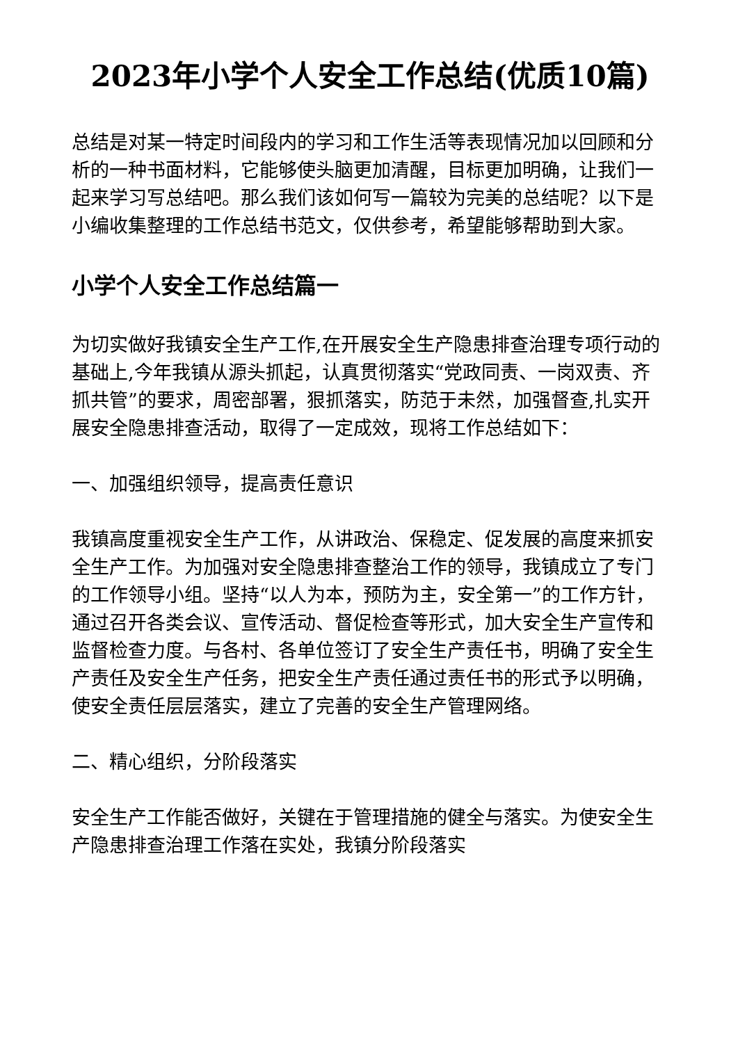2023年小学个人安全工作总结(优质10篇)
总结是对某一特定时间段内的学习和工作生活等表现情况加以回顾和分析的一种书面材料，它能够使头脑更加清醒，目标更加明确，让我们一起来学习写总结吧。那么我们该如何写一篇较为完美的总结呢？以下是小编收集整理的工作总结书范文，仅供参考，希望能够帮助到大家。
小学个人安全工作总结篇一
为切实做好我镇安全生产工作,在开展安全生产隐患排查治理专项行动的基础上,今年我镇从源头抓起，认真贯彻落实“党政同责、一岗双责、齐抓共管”的要求，周密部署，狠抓落实，防范于未然，加强督查,扎实开展安全隐患排查活动，取得了一定成效，现将工作总结如下：
一、加强组织领导，提高责任意识
我镇高度重视安全生产工作，从讲政治、保稳定、促发展的高度来抓安全生产工作。为加强对安全隐患排查整治工作的领导，我镇成立了专门的工作领导小组。坚持“以人为本，预防为主，安全第一”的工作方针，通过召开各类会议、宣传活动、督促检查等形式，加大安全生产宣传和监督检查力度。与各村、各单位签订了安全生产责任书，明确了安全生产责任及安全生产任务，把安全生产责任通过责任书的形式予以明确，使安全责任层层落实，建立了完善的安全生产管理网络。
二、精心组织，分阶段落实
安全生产工作能否做好，关键在于管理措施的健全与落实。为使安全生产隐患排查治理工作落在实处，我镇分阶段落实